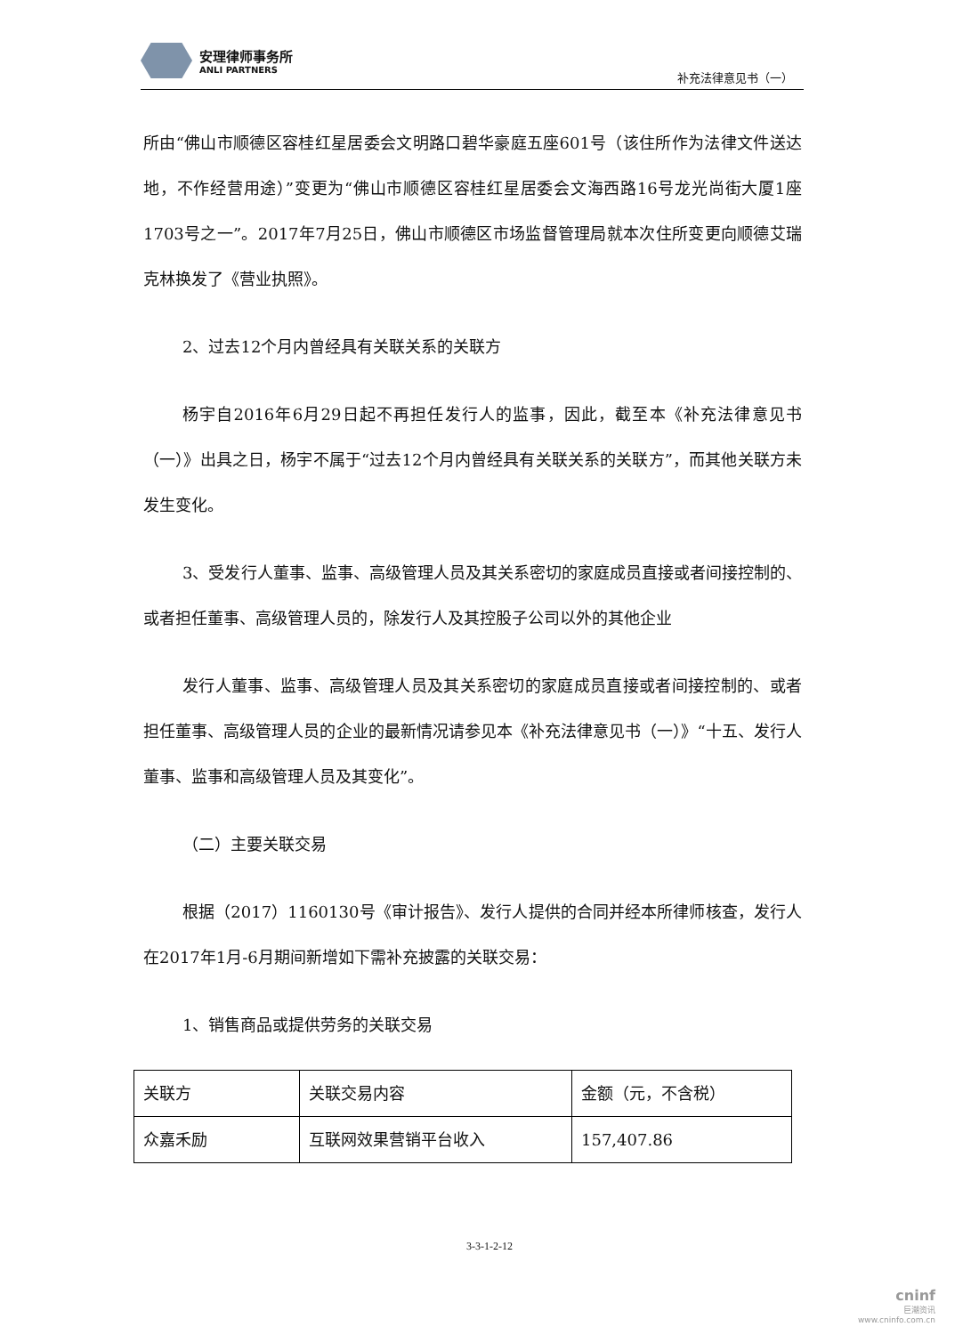安理律师事务所
ANLI PARTNERS
补充法律意见书（一）
所由“佛山市顺德区容桂红星居委会文明路口碧华豪庭五座601号（该住所作为法律文件送达地，不作经营用途）”变更为“佛山市顺德区容桂红星居委会文海西路16号龙光尚街大厦1座1703号之一”。2017年7月25日，佛山市顺德区市场监督管理局就本次住所变更向顺德艾瑞克林换发了《营业执照》。
2、过去12个月内曾经具有关联关系的关联方
杨宇自2016年6月29日起不再担任发行人的监事，因此，截至本《补充法律意见书（一）》出具之日，杨宇不属于“过去12个月内曾经具有关联关系的关联方”，而其他关联方未发生变化。
3、受发行人董事、监事、高级管理人员及其关系密切的家庭成员直接或者间接控制的、或者担任董事、高级管理人员的，除发行人及其控股子公司以外的其他企业
发行人董事、监事、高级管理人员及其关系密切的家庭成员直接或者间接控制的、或者担任董事、高级管理人员的企业的最新情况请参见本《补充法律意见书（一）》“十五、发行人董事、监事和高级管理人员及其变化”。
（二）主要关联交易
根据（2017）1160130号《审计报告》、发行人提供的合同并经本所律师核查，发行人在2017年1月-6月期间新增如下需补充披露的关联交易：
1、销售商品或提供劳务的关联交易
| 关联方 | 关联交易内容 | 金额（元，不含税） |
| 众嘉禾励 | 互联网效果营销平台收入 | 157,407.86 |
3-3-1-2-12
cninf
巨潮资讯
www.cninfo.com.cn